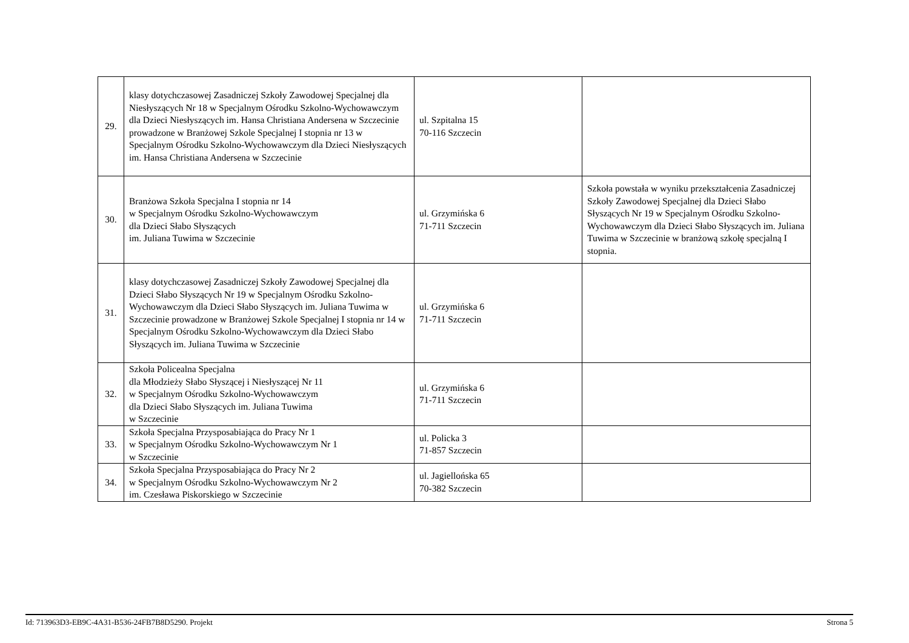| 29. | klasy dotychczasowej Zasadniczej Szkoły Zawodowej Specjalnej dla Niesłyszących Nr 18 w Specjalnym Ośrodku Szkolno-Wychowawczym dla Dzieci Niesłyszących im. Hansa Christiana Andersena w Szczecinie prowadzone w Branżowej Szkole Specjalnej I stopnia nr 13 w Specjalnym Ośrodku Szkolno-Wychowawczym dla Dzieci Niesłyszących im. Hansa Christiana Andersena w Szczecinie | ul. Szpitalna 15 70-116 Szczecin | |
| 30. | Branżowa Szkoła Specjalna I stopnia nr 14 w Specjalnym Ośrodku Szkolno-Wychowawczym dla Dzieci Słabo Słyszących im. Juliana Tuwima w Szczecinie | ul. Grzymińska 6 71-711 Szczecin | Szkoła powstała w wyniku przekształcenia Zasadniczej Szkoły Zawodowej Specjalnej dla Dzieci Słabo Słyszących Nr 19 w Specjalnym Ośrodku Szkolno-Wychowawczym dla Dzieci Słabo Słyszących im. Juliana Tuwima w Szczecinie w branżową szkołę specjalną I stopnia. |
| 31. | klasy dotychczasowej Zasadniczej Szkoły Zawodowej Specjalnej dla Dzieci Słabo Słyszących Nr 19 w Specjalnym Ośrodku Szkolno-Wychowawczym dla Dzieci Słabo Słyszących im. Juliana Tuwima w Szczecinie prowadzone w Branżowej Szkole Specjalnej I stopnia nr 14 w Specjalnym Ośrodku Szkolno-Wychowawczym dla Dzieci Słabo Słyszących im. Juliana Tuwima w Szczecinie | ul. Grzymińska 6 71-711 Szczecin | |
| 32. | Szkoła Policealna Specjalna dla Młodzieży Słabo Słyszącej i Niesłyszącej Nr 11 w Specjalnym Ośrodku Szkolno-Wychowawczym dla Dzieci Słabo Słyszących im. Juliana Tuwima w Szczecinie | ul. Grzymińska 6 71-711 Szczecin | |
| 33. | Szkoła Specjalna Przysposabiająca do Pracy Nr 1 w Specjalnym Ośrodku Szkolno-Wychowawczym Nr 1 w Szczecinie | ul. Policka 3 71-857 Szczecin | |
| 34. | Szkoła Specjalna Przysposabiająca do Pracy Nr 2 w Specjalnym Ośrodku Szkolno-Wychowawczym Nr 2 im. Czesława Piskorskiego w Szczecinie | ul. Jagiellońska 65 70-382 Szczecin | |
Id: 713963D3-EB9C-4A31-B536-24FB7B8D5290. Projekt Strona 5